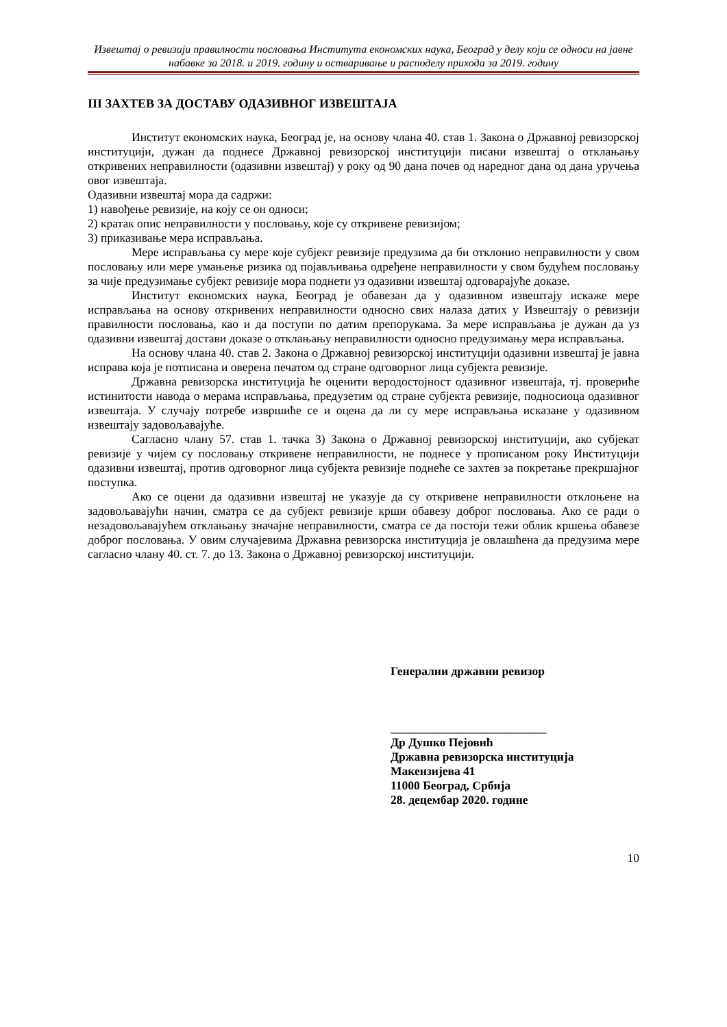Извештај о ревизији правилности пословања Института економских наука, Београд у делу који се односи на јавне набавке за 2018. и 2019. годину и остваривање и расподелу прихода за 2019. годину
III ЗАХТЕВ ЗА ДОСТАВУ ОДАЗИВНОГ ИЗВЕШТАЈА
Институт економских наука, Београд је, на основу члана 40. став 1. Закона о Државној ревизорској институцији, дужан да поднесе Државној ревизорској институцији писани извештај о отклањању откривених неправилности (одазивни извештај) у року од 90 дана почев од наредног дана од дана уручења овог извештаја.
Одазивни извештај мора да садржи:
1) навођење ревизије, на коју се он односи;
2) кратак опис неправилности у пословању, које су откривене ревизијом;
3) приказивање мера исправљања.
Мере исправљања су мере које субјект ревизије предузима да би отклонио неправилности у свом пословању или мере умањење ризика од појављивања одређене неправилности у свом будућем пословању за чије предузимање субјект ревизије мора поднети уз одазивни извештај одговарајуће доказе.
Институт економских наука, Београд је обавезан да у одазивном извештају искаже мере исправљања на основу откривених неправилности односно свих налаза датих у Извештају о ревизији правилности пословања, као и да поступи по датим препорукама. За мере исправљања је дужан да уз одазивни извештај достави доказе о отклањању неправилности односно предузимању мера исправљања.
На основу члана 40. став 2. Закона о Државној ревизорској институцији одазивни извештај је јавна исправа која је потписана и оверена печатом од стране одговорног лица субјекта ревизије.
Државна ревизорска институција ће оценити веродостојност одазивног извештаја, тј. провериће истинитости навода о мерама исправљања, предузетим од стране субјекта ревизије, подносиоца одазивног извештаја. У случају потребе извршиће се и оцена да ли су мере исправљања исказане у одазивном извештају задовољавајуће.
Сагласно члану 57. став 1. тачка 3) Закона о Државној ревизорској институцији, ако субјекат ревизије у чијем су пословању откривене неправилности, не поднесе у прописаном року Институцији одазивни извештај, против одговорног лица субјекта ревизије поднеће се захтев за покретање прекршајног поступка.
Ако се оцени да одазивни извештај не указује да су откривене неправилности отклоњене на задовољавајући начин, сматра се да субјект ревизије крши обавезу доброг пословања. Ако се ради о незадовољавајућем отклањању значајне неправилности, сматра се да постоји тежи облик кршења обавезе доброг пословања. У овим случајевима Државна ревизорска институција је овлашћена да предузима мере сагласно члану 40. ст. 7. до 13. Закона о Државној ревизорској институцији.
Генерални државни ревизор
__________________________
Др Душко Пејовић
Државна ревизорска институција
Макензијева 41
11000 Београд, Србија
28. децембар 2020. године
10